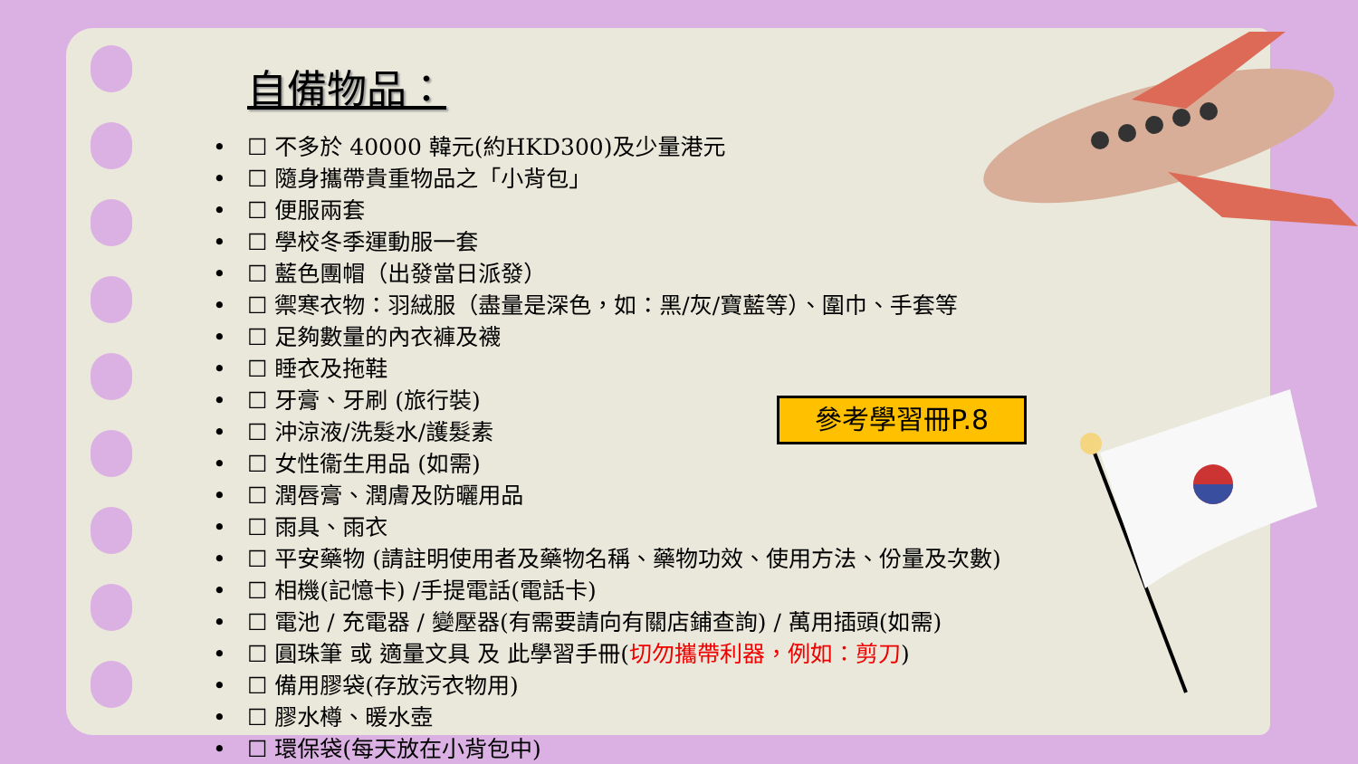自備物品：
• ☐ 不多於 40000 韓元(約HKD300)及少量港元
• ☐ 隨身攜帶貴重物品之「小背包」
• ☐ 便服兩套
• ☐ 學校冬季運動服一套
• ☐ 藍色團帽（出發當日派發）
• ☐ 禦寒衣物：羽絨服（盡量是深色，如：黑/灰/寶藍等）、圍巾、手套等
• ☐ 足夠數量的內衣褲及襪
• ☐ 睡衣及拖鞋
• ☐ 牙膏、牙刷 (旅行裝)
• ☐ 沖涼液/洗髮水/護髮素
• ☐ 女性衞生用品 (如需)
• ☐ 潤唇膏、潤膚及防曬用品
• ☐ 雨具、雨衣
• ☐ 平安藥物 (請註明使用者及藥物名稱、藥物功效、使用方法、份量及次數)
• ☐ 相機(記憶卡) /手提電話(電話卡)
• ☐ 電池 / 充電器 / 變壓器(有需要請向有關店鋪查詢) / 萬用插頭(如需)
• ☐ 圓珠筆 或 適量文具 及 此學習手冊(切勿攜帶利器，例如：剪刀)
• ☐ 備用膠袋(存放污衣物用)
• ☐ 膠水樽、暖水壺
• ☐ 環保袋(每天放在小背包中)
參考學習冊P.8